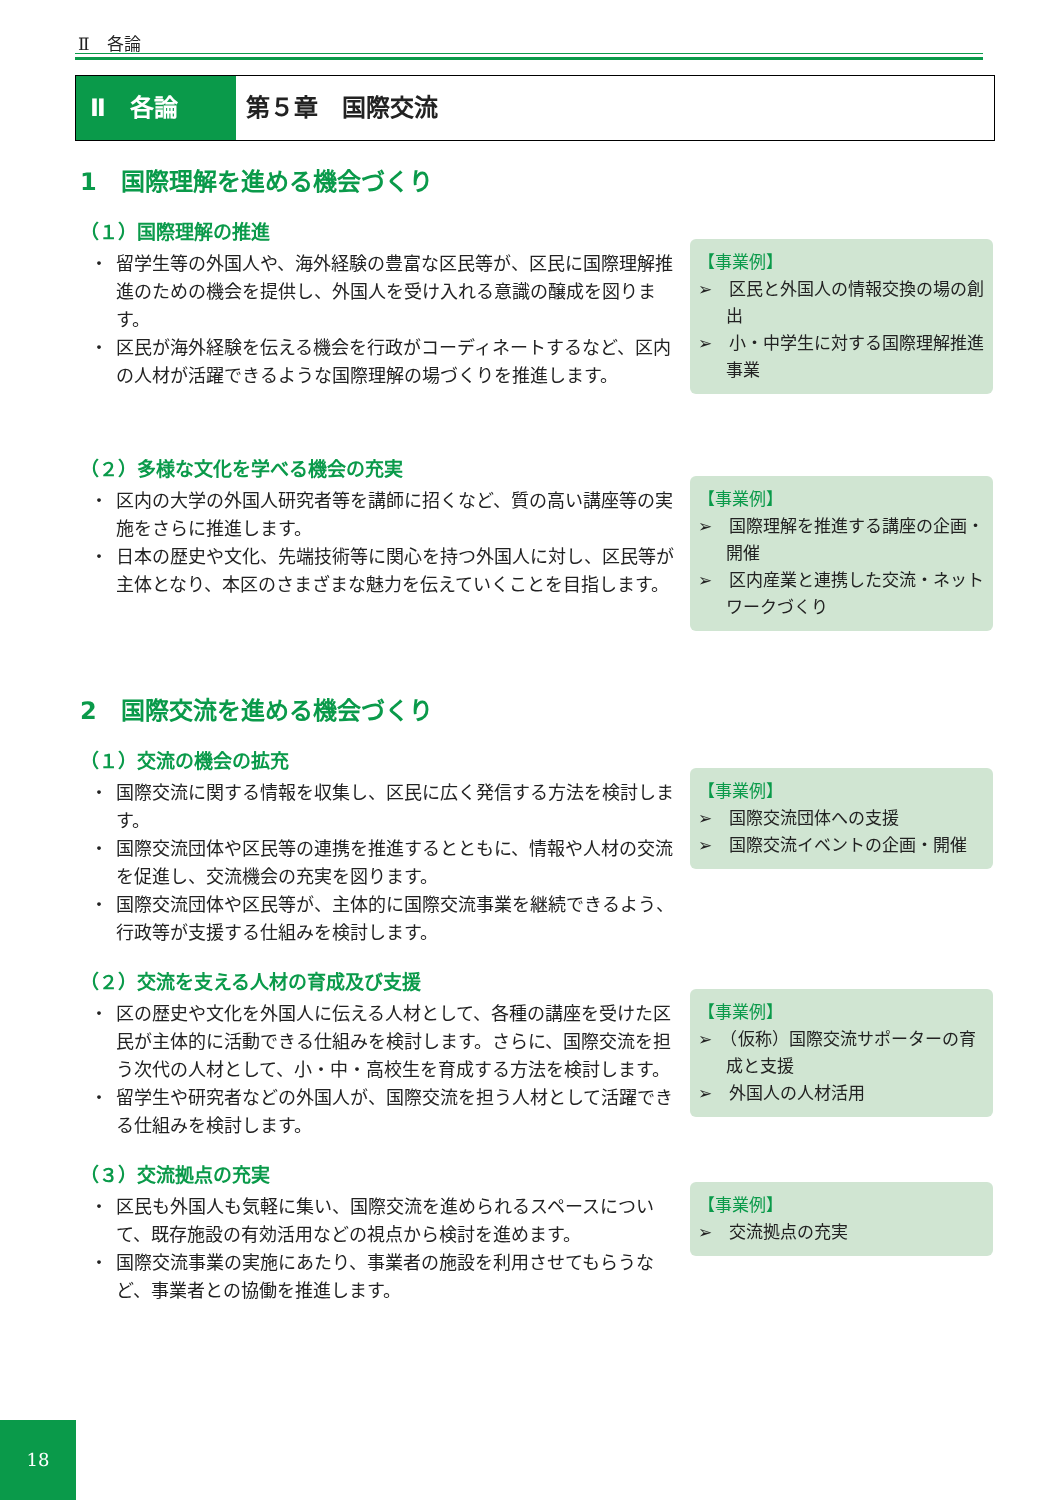Ⅱ　各論
Ⅱ　各論 第５章　国際交流
1　国際理解を進める機会づくり
（１）国際理解の推進
・ 留学生等の外国人や、海外経験の豊富な区民等が、区民に国際理解推進のための機会を提供し、外国人を受け入れる意識の醸成を図ります。
・ 区民が海外経験を伝える機会を行政がコーディネートするなど、区内の人材が活躍できるような国際理解の場づくりを推進します。
【事業例】
➢　区民と外国人の情報交換の場の創出
➢　小・中学生に対する国際理解推進事業
（２）多様な文化を学べる機会の充実
・ 区内の大学の外国人研究者等を講師に招くなど、質の高い講座等の実施をさらに推進します。
・ 日本の歴史や文化、先端技術等に関心を持つ外国人に対し、区民等が主体となり、本区のさまざまな魅力を伝えていくことを目指します。
【事業例】
➢　国際理解を推進する講座の企画・開催
➢　区内産業と連携した交流・ネットワークづくり
2　国際交流を進める機会づくり
（１）交流の機会の拡充
・ 国際交流に関する情報を収集し、区民に広く発信する方法を検討します。
・ 国際交流団体や区民等の連携を推進するとともに、情報や人材の交流を促進し、交流機会の充実を図ります。
・ 国際交流団体や区民等が、主体的に国際交流事業を継続できるよう、行政等が支援する仕組みを検討します。
【事業例】
➢　国際交流団体への支援
➢　国際交流イベントの企画・開催
（２）交流を支える人材の育成及び支援
・ 区の歴史や文化を外国人に伝える人材として、各種の講座を受けた区民が主体的に活動できる仕組みを検討します。さらに、国際交流を担う次代の人材として、小・中・高校生を育成する方法を検討します。
・ 留学生や研究者などの外国人が、国際交流を担う人材として活躍できる仕組みを検討します。
【事業例】
➢　（仮称）国際交流サポーターの育成と支援
➢　外国人の人材活用
（３）交流拠点の充実
・ 区民も外国人も気軽に集い、国際交流を進められるスペースについて、既存施設の有効活用などの視点から検討を進めます。
・ 国際交流事業の実施にあたり、事業者の施設を利用させてもらうなど、事業者との協働を推進します。
【事業例】
➢　交流拠点の充実
18